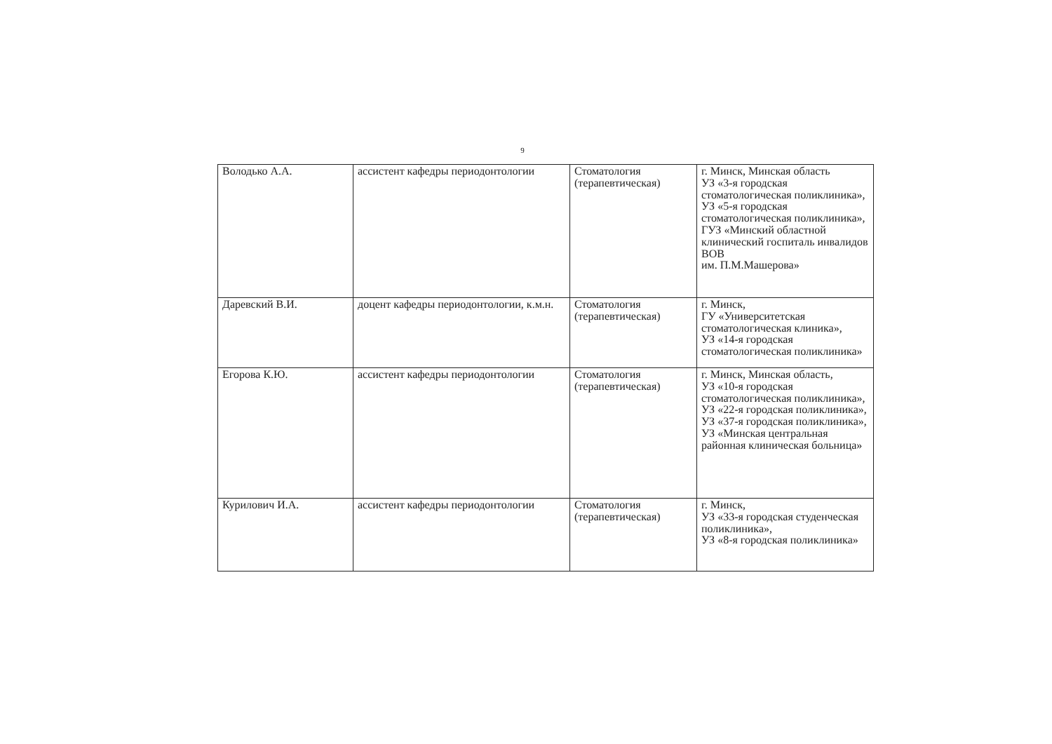9
| Володько А.А. | ассистент кафедры периодонтологии | Стоматология (терапевтическая) | г. Минск, Минская область УЗ «3-я городская стоматологическая поликлиника», УЗ «5-я городская стоматологическая поликлиника», ГУЗ «Минский областной клинический госпиталь инвалидов ВОВ им. П.М.Машерова» |
| Даревский В.И. | доцент кафедры периодонтологии, к.м.н. | Стоматология (терапевтическая) | г. Минск, ГУ «Университетская стоматологическая клиника», УЗ «14-я городская стоматологическая поликлиника» |
| Егорова К.Ю. | ассистент кафедры периодонтологии | Стоматология (терапевтическая) | г. Минск, Минская область, УЗ «10-я городская стоматологическая поликлиника», УЗ «22-я городская поликлиника», УЗ «37-я городская поликлиника», УЗ «Минская центральная районная клиническая больница» |
| Курилович И.А. | ассистент кафедры периодонтологии | Стоматология (терапевтическая) | г. Минск, УЗ «33-я городская студенческая поликлиника», УЗ «8-я городская поликлиника» |